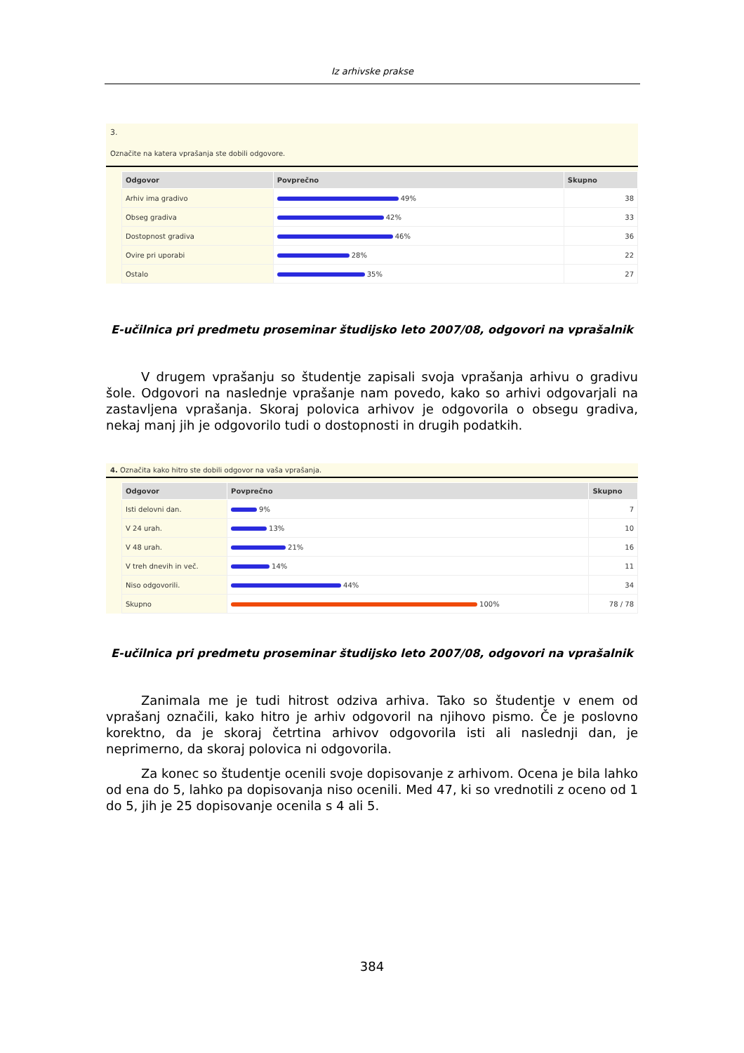Iz arhivske prakse
3.
Označite na katera vprašanja ste dobili odgovore.
| Odgovor | Povprečno | Skupno |
| --- | --- | --- |
| Arhiv ima gradivo | 49% | 38 |
| Obseg gradiva | 42% | 33 |
| Dostopnost gradiva | 46% | 36 |
| Ovire pri uporabi | 28% | 22 |
| Ostalo | 35% | 27 |
E-učilnica pri predmetu proseminar študijsko leto 2007/08, odgovori na vprašalnik
V drugem vprašanju so študentje zapisali svoja vprašanja arhivu o gradivu šole. Odgovori na naslednje vprašanje nam povedo, kako so arhivi odgovarjali na zastavljena vprašanja. Skoraj polovica arhivov je odgovorila o obsegu gradiva, nekaj manj jih je odgovorilo tudi o dostopnosti in drugih podatkih.
4. Označita kako hitro ste dobili odgovor na vaša vprašanja.
| Odgovor | Povprečno | Skupno |
| --- | --- | --- |
| Isti delovni dan. | 9% | 7 |
| V 24 urah. | 13% | 10 |
| V 48 urah. | 21% | 16 |
| V treh dnevih in več. | 14% | 11 |
| Niso odgovorili. | 44% | 34 |
| Skupno | 100% | 78 / 78 |
E-učilnica pri predmetu proseminar študijsko leto 2007/08, odgovori na vprašalnik
Zanimala me je tudi hitrost odziva arhiva. Tako so študentje v enem od vprašanj označili, kako hitro je arhiv odgovoril na njihovo pismo. Če je poslovno korektno, da je skoraj četrtina arhivov odgovorila isti ali naslednji dan, je neprimerno, da skoraj polovica ni odgovorila.
Za konec so študentje ocenili svoje dopisovanje z arhivom. Ocena je bila lahko od ena do 5, lahko pa dopisovanja niso ocenili. Med 47, ki so vrednotili z oceno od 1 do 5, jih je 25 dopisovanje ocenila s 4 ali 5.
384